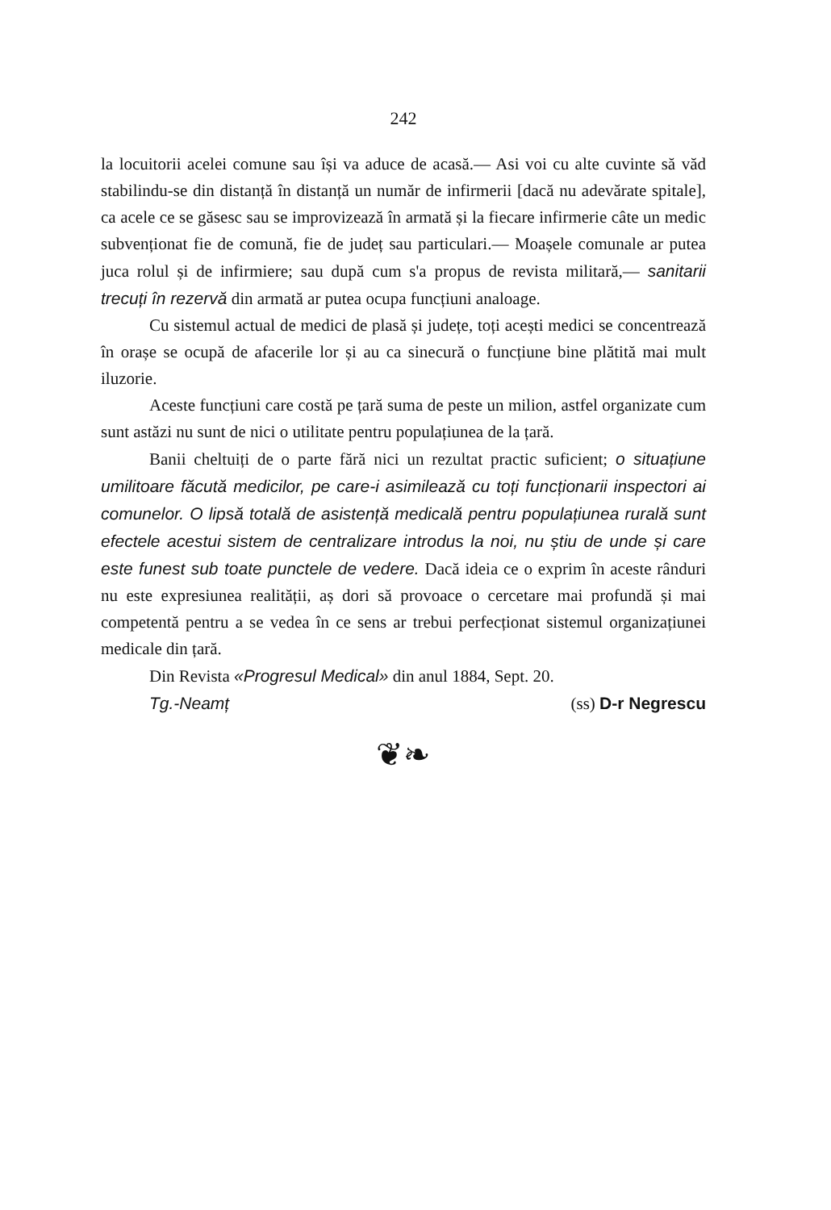242
la locuitorii acelei comune sau își va aduce de acasă.— Asi voi cu alte cuvinte să văd stabilindu-se din distanță în distanță un număr de infirmerii [dacă nu adevărate spitale], ca acele ce se găsesc sau se improvizează în armată și la fiecare infirmerie câte un medic subvenționat fie de comună, fie de județ sau particulari.— Moașele comunale ar putea juca rolul și de infirmiere; sau după cum s'a propus de revista militară,— sanitarii trecuți în rezervă din armată ar putea ocupa funcțiuni analoage.
Cu sistemul actual de medici de plasă și județe, toți acești medici se concentrează în orașe se ocupă de afacerile lor și au ca sinecură o funcțiune bine plătită mai mult iluzorie.
Aceste funcțiuni care costă pe țară suma de peste un milion, astfel organizate cum sunt astăzi nu sunt de nici o utilitate pentru populațiunea de la țară.
Banii cheltuiți de o parte fără nici un rezultat practic suficient; o situațiune umilitoare făcută medicilor, pe care-i asimilează cu toți funcționarii inspectori ai comunelor. O lipsă totală de asistență medicală pentru populațiunea rurală sunt efectele acestui sistem de centralizare introdus la noi, nu știu de unde și care este funest sub toate punctele de vedere. Dacă ideia ce o exprim în aceste rânduri nu este expresiunea realității, aș dori să provoace o cercetare mai profundă și mai competentă pentru a se vedea în ce sens ar trebui perfecționat sistemul organizațiunei medicale din țară.
Din Revista «Progresul Medical» din anul 1884, Sept. 20.
Tg.-Neamț (ss) D-r Negrescu
❦❧